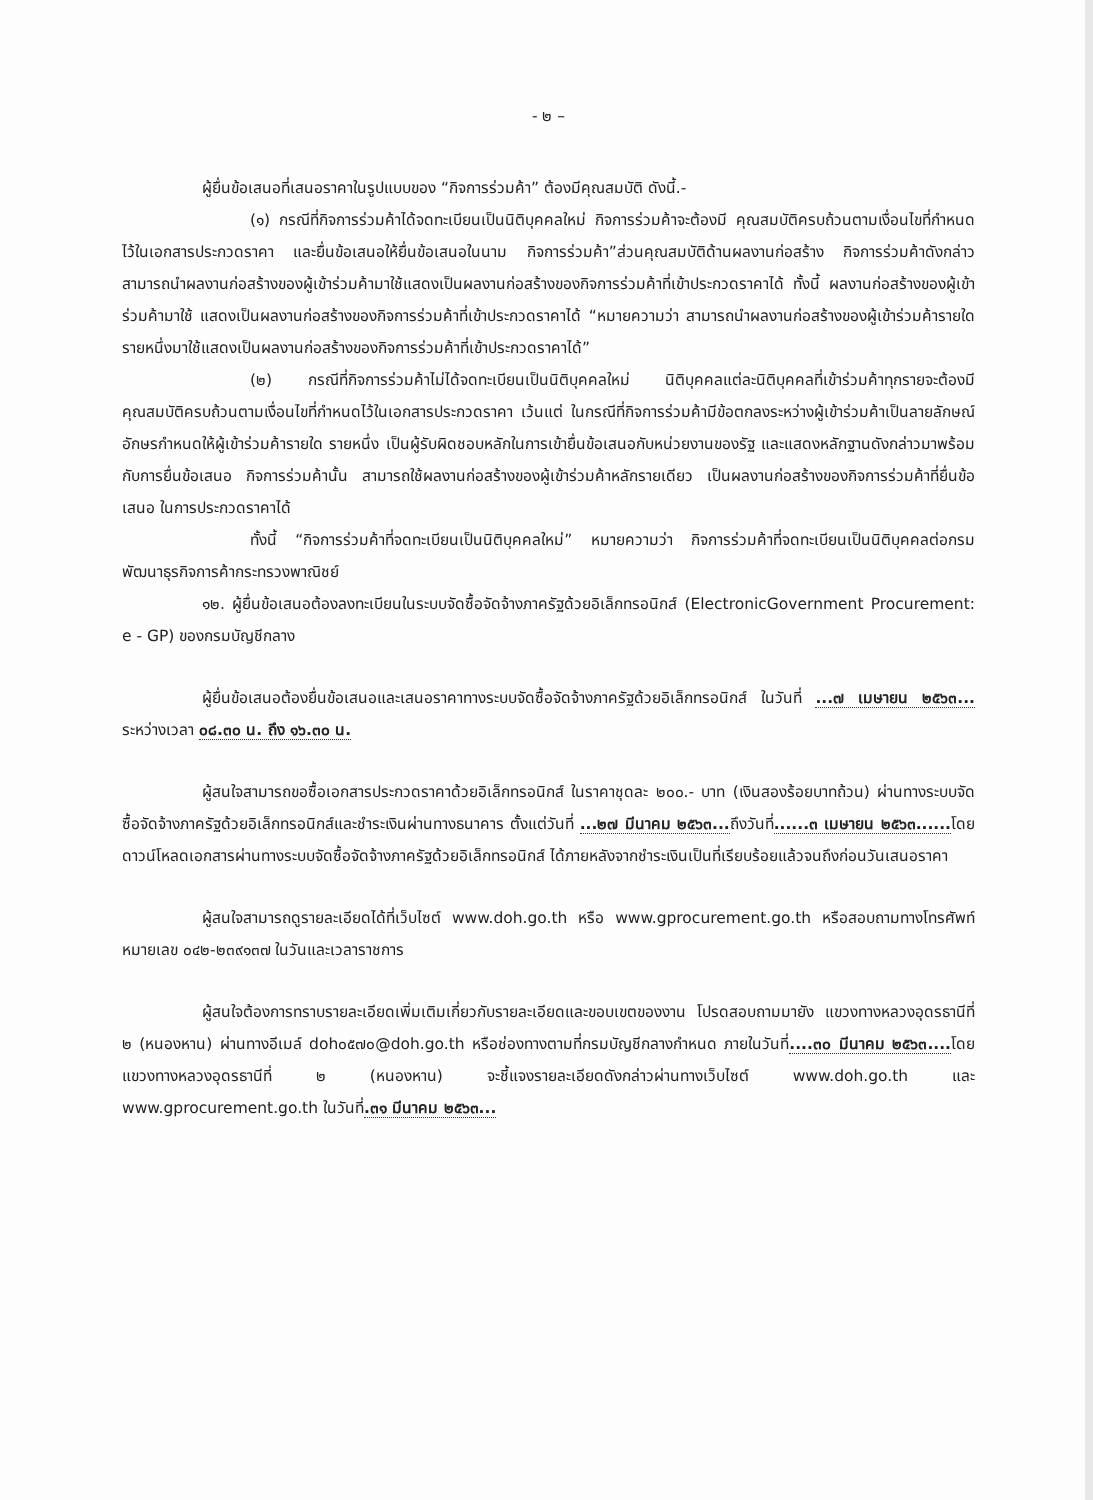- ๒ –
ผู้ยื่นข้อเสนอที่เสนอราคาในรูปแบบของ “กิจการร่วมค้า” ต้องมีคุณสมบัติ ดังนี้.-
(๑) กรณีที่กิจการร่วมค้าได้จดทะเบียนเป็นนิติบุคคลใหม่ กิจการร่วมค้าจะต้องมี คุณสมบัติครบถ้วนตามเงื่อนไขที่กำหนดไว้ในเอกสารประกวดราคา และยื่นข้อเสนอให้ยื่นข้อเสนอในนาม กิจการร่วมค้า”ส่วนคุณสมบัติด้านผลงานก่อสร้าง กิจการร่วมค้าดังกล่าวสามารถนำผลงานก่อสร้างของผู้เข้าร่วมค้ามาใช้แสดงเป็นผลงานก่อสร้างของกิจการร่วมค้าที่เข้าประกวดราคาได้ ทั้งนี้ ผลงานก่อสร้างของผู้เข้าร่วมค้ามาใช้ แสดงเป็นผลงานก่อสร้างของกิจการร่วมค้าที่เข้าประกวดราคาได้ “หมายความว่า สามารถนำผลงานก่อสร้างของผู้เข้าร่วมค้ารายใด รายหนึ่งมาใช้แสดงเป็นผลงานก่อสร้างของกิจการร่วมค้าที่เข้าประกวดราคาได้”
(๒) กรณีที่กิจการร่วมค้าไม่ได้จดทะเบียนเป็นนิติบุคคลใหม่ นิติบุคคลแต่ละนิติบุคคลที่เข้าร่วมค้าทุกรายจะต้องมีคุณสมบัติครบถ้วนตามเงื่อนไขที่กำหนดไว้ในเอกสารประกวดราคา เว้นแต่ ในกรณีที่กิจการร่วมค้ามีข้อตกลงระหว่างผู้เข้าร่วมค้าเป็นลายลักษณ์อักษรกำหนดให้ผู้เข้าร่วมค้ารายใด รายหนึ่ง เป็นผู้รับผิดชอบหลักในการเข้ายื่นข้อเสนอกับหน่วยงานของรัฐ และแสดงหลักฐานดังกล่าวมาพร้อมกับการยื่นข้อเสนอ กิจการร่วมค้านั้น สามารถใช้ผลงานก่อสร้างของผู้เข้าร่วมค้าหลักรายเดียว เป็นผลงานก่อสร้างของกิจการร่วมค้าที่ยื่นข้อเสนอ ในการประกวดราคาได้
ทั้งนี้ “กิจการร่วมค้าที่จดทะเบียนเป็นนิติบุคคลใหม่” หมายความว่า กิจการร่วมค้าที่จดทะเบียนเป็นนิติบุคคลต่อกรมพัฒนาธุรกิจการค้ากระทรวงพาณิชย์
๑๒. ผู้ยื่นข้อเสนอต้องลงทะเบียนในระบบจัดซื้อจัดจ้างภาครัฐด้วยอิเล็กทรอนิกส์ (ElectronicGovernment Procurement: e - GP) ของกรมบัญชีกลาง
ผู้ยื่นข้อเสนอต้องยื่นข้อเสนอและเสนอราคาทางระบบจัดซื้อจัดจ้างภาครัฐด้วยอิเล็กทรอนิกส์ ในวันที่ ...๗ เมษายน ๒๕๖๓... ระหว่างเวลา ๐๘.๓๐ น. ถึง ๑๖.๓๐ น.
ผู้สนใจสามารถขอซื้อเอกสารประกวดราคาด้วยอิเล็กทรอนิกส์ ในราคาชุดละ ๒๐๐.- บาท (เงินสองร้อยบาทถ้วน) ผ่านทางระบบจัดซื้อจัดจ้างภาครัฐด้วยอิเล็กทรอนิกส์และชำระเงินผ่านทางธนาคาร ตั้งแต่วันที่ ...๒๗ มีนาคม ๒๕๖๓... ถึงวันที่......๓ เมษายน ๒๕๖๓...... โดยดาวน์โหลดเอกสารผ่านทางระบบจัดซื้อจัดจ้างภาครัฐด้วยอิเล็กทรอนิกส์ ได้ภายหลังจากชำระเงินเป็นที่เรียบร้อยแล้วจนถึงก่อนวันเสนอราคา
ผู้สนใจสามารถดูรายละเอียดได้ที่เว็บไซต์ www.doh.go.th หรือ www.gprocurement.go.th หรือสอบถามทางโทรศัพท์หมายเลข ๐๔๒-๒๓๙๑๓๗ ในวันและเวลาราชการ
ผู้สนใจต้องการทราบรายละเอียดเพิ่มเติมเกี่ยวกับรายละเอียดและขอบเขตของงาน โปรดสอบถามมายัง แขวงทางหลวงอุดรธานีที่ ๒ (หนองหาน) ผ่านทางอีเมล์ doh๐๕๗๐@doh.go.th หรือช่องทางตามที่กรมบัญชีกลางกำหนด ภายในวันที่....๓๐ มีนาคม ๒๕๖๓.... โดย แขวงทางหลวงอุดรธานีที่ ๒ (หนองหาน) จะชี้แจงรายละเอียดดังกล่าวผ่านทางเว็บไซต์ www.doh.go.th และ www.gprocurement.go.th ในวันที่.๓๑ มีนาคม ๒๕๖๓...